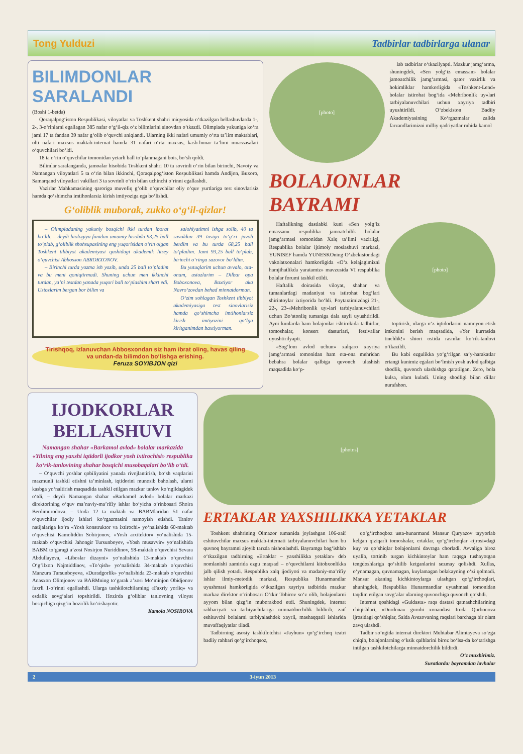Tong Yulduzi Tadbirlar tadbirlarga ulanar
BILIMDONLAR
SARALANDI
(Boshi 1-betda)
Qoraqalpog‘iston Respublikasi, viloyatlar va Toshkent shahri miqyosida o‘tkazilgan bellashuvlarda 1-, 2-, 3-o‘rinlarni egallagan 385 nafar o‘g‘il-qiz o‘z bilimlarini sinovdan o‘tkazdi. Olimpiada yakuniga ko‘ra jami 17 ta fandan 39 nafar g‘olib o‘quvchi aniqlandi. Ularning ikki nafari umumiy o‘rta ta’lim maktablari, olti nafari maxsus maktab-internat hamda 31 nafari o‘rta maxsus, kasb-hunar ta’limi muassasalari o‘quvchilari bo‘ldi.
18 ta o‘rin o‘quvchilar tomonidan yetarli ball to‘planmagani bois, bo‘sh qoldi.
Bilimlar saralanganda, jamoalar hisobida Toshkent shahri 10 ta sovrinli o‘rin bilan birinchi, Navoiy va Namangan viloyatlari 5 ta o‘rin bilan ikkinchi, Qoraqalpog‘iston Respublikasi hamda Andijon, Buxoro, Samarqand viloyatlari vakillari 3 ta sovrinli o‘rin bilan uchinchi o‘rinni egallashdi.
Vazirlar Mahkamasining qaroriga muvofiq g‘olib o‘quvchilar oliy o‘quv yurtlariga test sinovlarisiz hamda qo‘shimcha imtihonlarsiz kirish imtiyoziga ega bo‘lishdi.
G‘oliblik muborak, zukko o‘g‘il-qizlar!
– Olimpiadaning yakuniy bosqichi ikki turdan iborat bo‘ldi, – deydi biologiya fanidan umumiy hisobda 93,25 ball to‘plab, g‘oliblik shohsupasining eng yuqorisidan o‘rin olgan Toshkent tibbiyot akademiyasi qoshidagi akademik litsey o‘quvchisi Abbosxon ABRORXONOV.
– Birinchi turda yozma ish yozib, unda 25 ball to‘pladim va bu meni qoniqtirmadi. Shuning uchun men ikkinchi turdan, ya’ni testdan yanada yuqori ball to‘plashim shart edi. Ustozlarim bergan bor bilim va
salohiyatimni ishga solib, 40 ta savoldan 39 tasiga to‘g‘ri javob berdim va bu turda 68,25 ball to‘pladim. Jami 93,25 ball to‘plab, birinchi o‘ringa sazovor bo‘ldim.
Bu yutuqlarim uchun avvalo, ota-onam, ustozlarim – Dilbar opa Boboxonova, Baxtiyor aka Navro‘zovdan behad minnatdorman.
O‘zim xohlagan Toshkent tibbiyot akademiyasiga test sinovlarisiz hamda qo‘shimcha imtihonlarsiz kirish imtiyozini qo‘lga kiritganimdan baxtiyorman.
Tirishqoq, izlanuvchan Abbosxondan siz ham ibrat oling, havas qiling va undan-da bilimdon bo‘lishga erishing.
Feruza SOYIBJON qizi
[photo]
lab tadbirlar o‘tkazilyapti. Mazkur jamg‘arma, shuningdek, «Sen yolg‘iz emassan» bolalar jamoatchilik jamg‘armasi, qator vazirlik va hokimliklar hamkorligida «Toshkent-Lend» bolalar istirohat bog‘ida «Mehribonlik uy»lari tarbiyalanuvchilari uchun xayriya tadbiri uyushtirildi. O‘zbekiston Badiiy Akademiyasining Ko‘rgazmalar zalida farzandlarimizni milliy qadriyatlar ruhida kamol
BOLAJONLAR
BAYRAMI
Haftalikning dastlabki kuni «Sen yolg‘iz emassan» respublika jamoatchilik bolalar jamg‘armasi tomonidan Xalq ta’limi vazirligi, Respublika bolalar ijtimoiy moslashuvi markazi, YUNISEF hamda YUNESKOning O‘zbekistondagi vakolatxonalari hamkorligida «O‘z kelajagimizni hamjihatlikda yaratamiz» mavzusida VI respublika bolalar forumi tashkil etildi.
Haftalik doirasida viloyat, shahar va tumanlardagi madaniyat va istirohat bog‘lari shirintoylar ixtiyorida bo‘ldi. Poytaxtimizdagi 21-, 22-, 23-«Mehribonlik uy»lari tarbiyalanuvchilari uchun Bo‘stonliq tumaniga dala sayli uyushtirildi. Ayni kunlarda ham bolajonlar ishtirokida tadbirlar, tomoshalar, konsert dasturlari, festivallar uyushtirilyapti.
«Sog‘lom avlod uchun» xalqaro xayriya jamg‘armasi tomonidan ham ota-ona mehridan bebahra bolalar qalbiga quvonch ulashish maqsadida ko‘p-
[photo]
toptirish, ularga o‘z iqtidorlarini namoyon etish imkonini berish maqsadida, «Yer kurrasida tinchlik!» shiori ostida rasmlar ko‘rik-tanlovi o‘tkazildi.
Bu kabi ezgulikka yo‘g‘rilgan sa’y-harakatlar ertangi kunimiz egalari bo‘lmish yosh avlod qalbiga shodlik, quvonch ulashishga qaratilgan. Zero, bola kulsa, olam kuladi. Uning shodligi bilan dillar nurafshon.
IJODKORLAR
BELLASHUVI
Namangan shahar «Barkamol avlod» bolalar markazida «Yilning eng yaxshi iqtidorli ijodkor yosh ixtirochisi» respublika ko‘rik-tanlovining shahar bosqichi musobaqalari bo‘lib o‘tdi.
– O‘quvchi yoshlar qobiliyatini yanada rivojlantirish, bo‘sh vaqtlarini mazmunli tashkil etishni ta’minlash, iqtidorini munosib baholash, ularni kasbga yo‘naltirish maqsadida tashkil etilgan mazkur tanlov ko‘ngildagidek o‘tdi, – deydi Namangan shahar «Barkamol avlod» bolalar markazi direktorining o‘quv ma’naviy-ma’rifiy ishlar bo‘yicha o‘rinbosari Shoira Berdimurodova. – Unda 12 ta maktab va BABMlaridan 51 nafar o‘quvchilar ijodiy ishlari ko‘rgazmasini namoyish etishdi. Tanlov natijalariga ko‘ra «Yosh konstruktor va ixtirochi» yo‘nalishida 60-maktab o‘quvchisi Kamoliddin Sobirjonov, «Yosh arxitektor» yo‘nalishida 15-maktab o‘quvchisi Jahongir Tursunboyev, «Yosh musavvir» yo‘nalishida BABM to‘garagi a’zosi Nosirjon Nuriddinov, 58-maktab o‘quvchisi Sevara Abdullayeva, «Liboslar dizayni» yo‘nalishida 13-maktab o‘quvchisi O‘g‘ilxon Najmiddinov, «To‘qish» yo‘nalishida 34-maktab o‘quvchisi Manzura Tursunboyeva, «Duradgorlik» yo‘nalishida 23-maktab o‘quvchisi Anasxon Olimjonov va BABMning to‘garak a’zosi Mo‘minjon Obidjonov faxrli 1-o‘rinni egallashdi. Ularga tashkilotchilarning «Faxriy yorliq» va esdalik sovg‘alari topshirildi. Hozirda g‘oliblar tanlovning viloyat bosqichiga qizg‘in hozirlik ko‘rishayotir.
Kamola NOSIROVA
[photos]
ERTAKLAR YAXSHILIKKA YETAKLAR
Toshkent shahrining Olmazor tumanida joylashgan 106-zaif eshituvchilar maxsus maktab-internati tarbiyalanuvchilari ham bu quvnoq bayramni ajoyib tarzda nishonlashdi. Bayramga bag‘ishlab o‘tkazilgan tadbirning «Ertaklar – yaxshilikka yetaklar» deb nomlanishi zamirida ezgu maqsad – o‘quvchilarni kitobxonlikka jalb qilish yotadi. Respublika xalq ijodiyoti va madaniy-ma’rifiy ishlar ilmiy-metodik markazi, Respublika Hunarmandlar uyushmasi hamkorligida o‘tkazilgan xayriya tadbirida mazkur markaz direktor o‘rinbosari O‘tkir Tohirov so‘z olib, bolajonlarni ayyom bilan qizg‘in muborakbod etdi. Shuningdek, internat rahbariyati va tarbiyachilariga minnatdorchilik bildirib, zaif eshituvchi bolalarni tarbiyalashdek xayrli, mashaqqatli ishlarida muvaffaqiyatlar tiladi.
Tadbirning asosiy tashkilotchisi «Jayhun» qo‘g‘irchoq teatri badiiy rahbari qo‘g‘irchoqsoz,
qo‘g‘irchoqboz usta-hunarmand Mansur Quryazov tayyorlab kelgan qiziqarli tomoshalar, ertaklar, qo‘g‘irchoqlar «ijrosi»dagi kuy va qo‘shiqlar bolajonlarni davraga chorladi. Avvaliga biroz uyalib, tortinib turgan kichkintoylar ham raqsga tushayotgan tengdoshlariga qo‘shilib ketganlarini sezmay qolishdi. Xullas, o‘ynamagan, quvnamagan, kuylamagan bolakayning o‘zi qolmadi. Mansur akaning kichkintoylarga ulashgan qo‘g‘irchoqlari, shuningdek, Respublika Hunarmandlar uyushmasi tomonidan taqdim etilgan sovg‘alar ularning quvonchiga quvonch qo‘shdi.
Internat qoshidagi «Guldasta» raqs dastasi qatnashchilarining chiqishlari, «Durdona» guruhi xonandasi Iroda Qurbonova ijrosidagi qo‘shiqlar, Saida Avezovaning raqslari barchaga bir olam zavq ulashdi.
Tadbir so‘ngida internat direktori Muhtabar Alimtayeva so‘zga chiqib, bolajonlarning o‘ksik qalblarini biroz bo‘lsa-da ko‘tarishga intilgan tashkilotchilarga minnatdorchilik bildirdi.
O‘z muxbirimiz.
Suratlarda: bayramdan lavhalar
2 3-iyun 2013